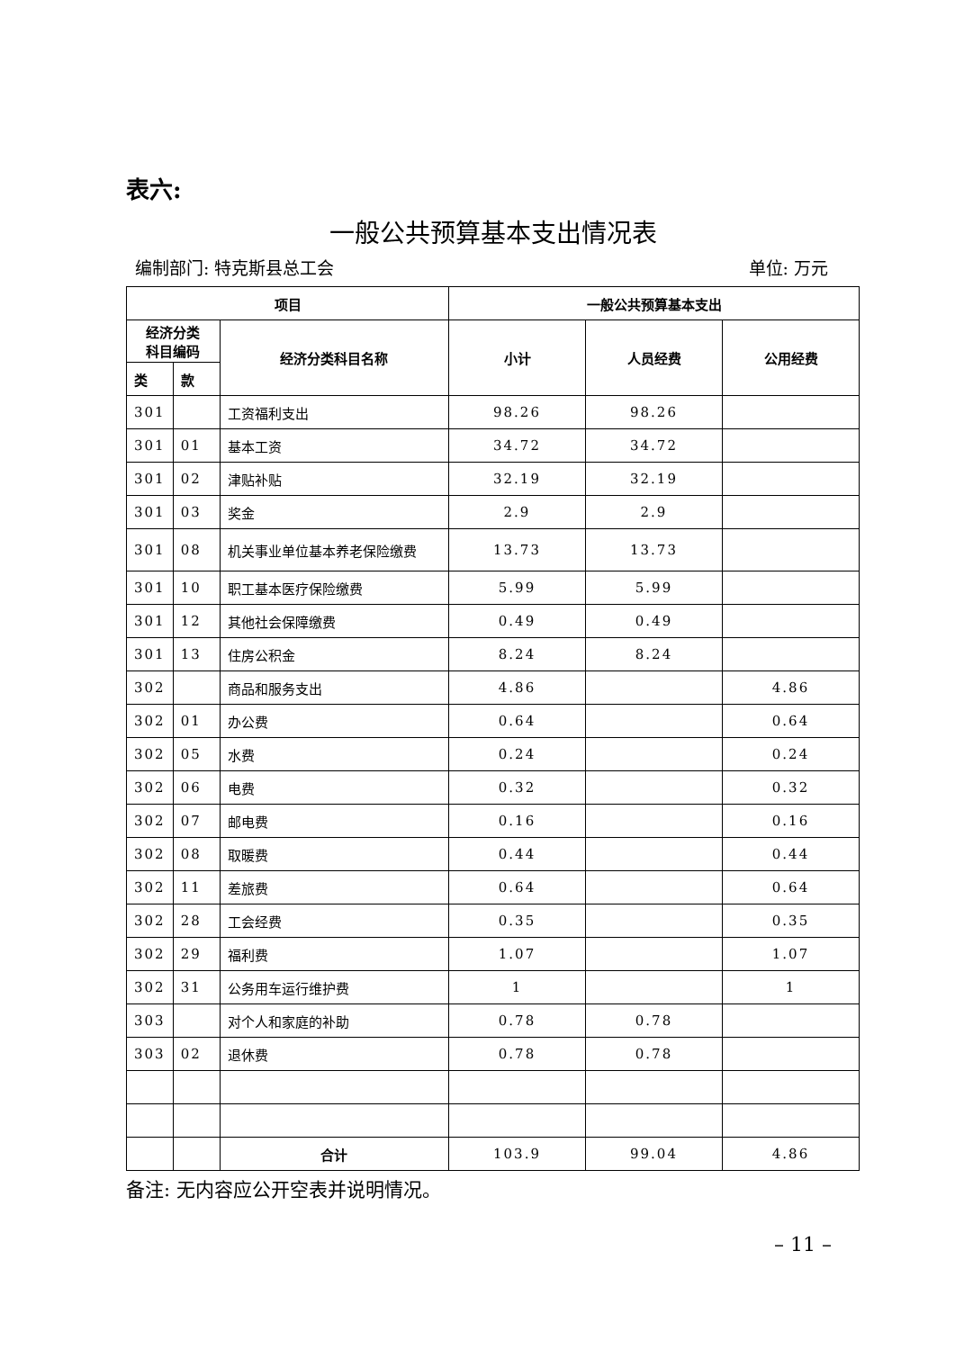表六:
一般公共预算基本支出情况表
编制部门: 特克斯县总工会 单位: 万元
| 项目 | | | 一般公共预算基本支出 | | |
| --- | --- | --- | --- | --- | --- |
| 经济分类 科目编码 | | 经济分类科目名称 | 小计 | 人员经费 | 公用经费 |
| 类 | 款 | | | | |
| 301 | | 工资福利支出 | 98.26 | 98.26 | |
| 301 | 01 | 基本工资 | 34.72 | 34.72 | |
| 301 | 02 | 津贴补贴 | 32.19 | 32.19 | |
| 301 | 03 | 奖金 | 2.9 | 2.9 | |
| 301 | 08 | 机关事业单位基本养老保险缴费 | 13.73 | 13.73 | |
| 301 | 10 | 职工基本医疗保险缴费 | 5.99 | 5.99 | |
| 301 | 12 | 其他社会保障缴费 | 0.49 | 0.49 | |
| 301 | 13 | 住房公积金 | 8.24 | 8.24 | |
| 302 | | 商品和服务支出 | 4.86 | | 4.86 |
| 302 | 01 | 办公费 | 0.64 | | 0.64 |
| 302 | 05 | 水费 | 0.24 | | 0.24 |
| 302 | 06 | 电费 | 0.32 | | 0.32 |
| 302 | 07 | 邮电费 | 0.16 | | 0.16 |
| 302 | 08 | 取暖费 | 0.44 | | 0.44 |
| 302 | 11 | 差旅费 | 0.64 | | 0.64 |
| 302 | 28 | 工会经费 | 0.35 | | 0.35 |
| 302 | 29 | 福利费 | 1.07 | | 1.07 |
| 302 | 31 | 公务用车运行维护费 | 1 | | 1 |
| 303 | | 对个人和家庭的补助 | 0.78 | 0.78 | |
| 303 | 02 | 退休费 | 0.78 | 0.78 | |
| | | 合计 | 103.9 | 99.04 | 4.86 |
备注: 无内容应公开空表并说明情况。
– 11 –